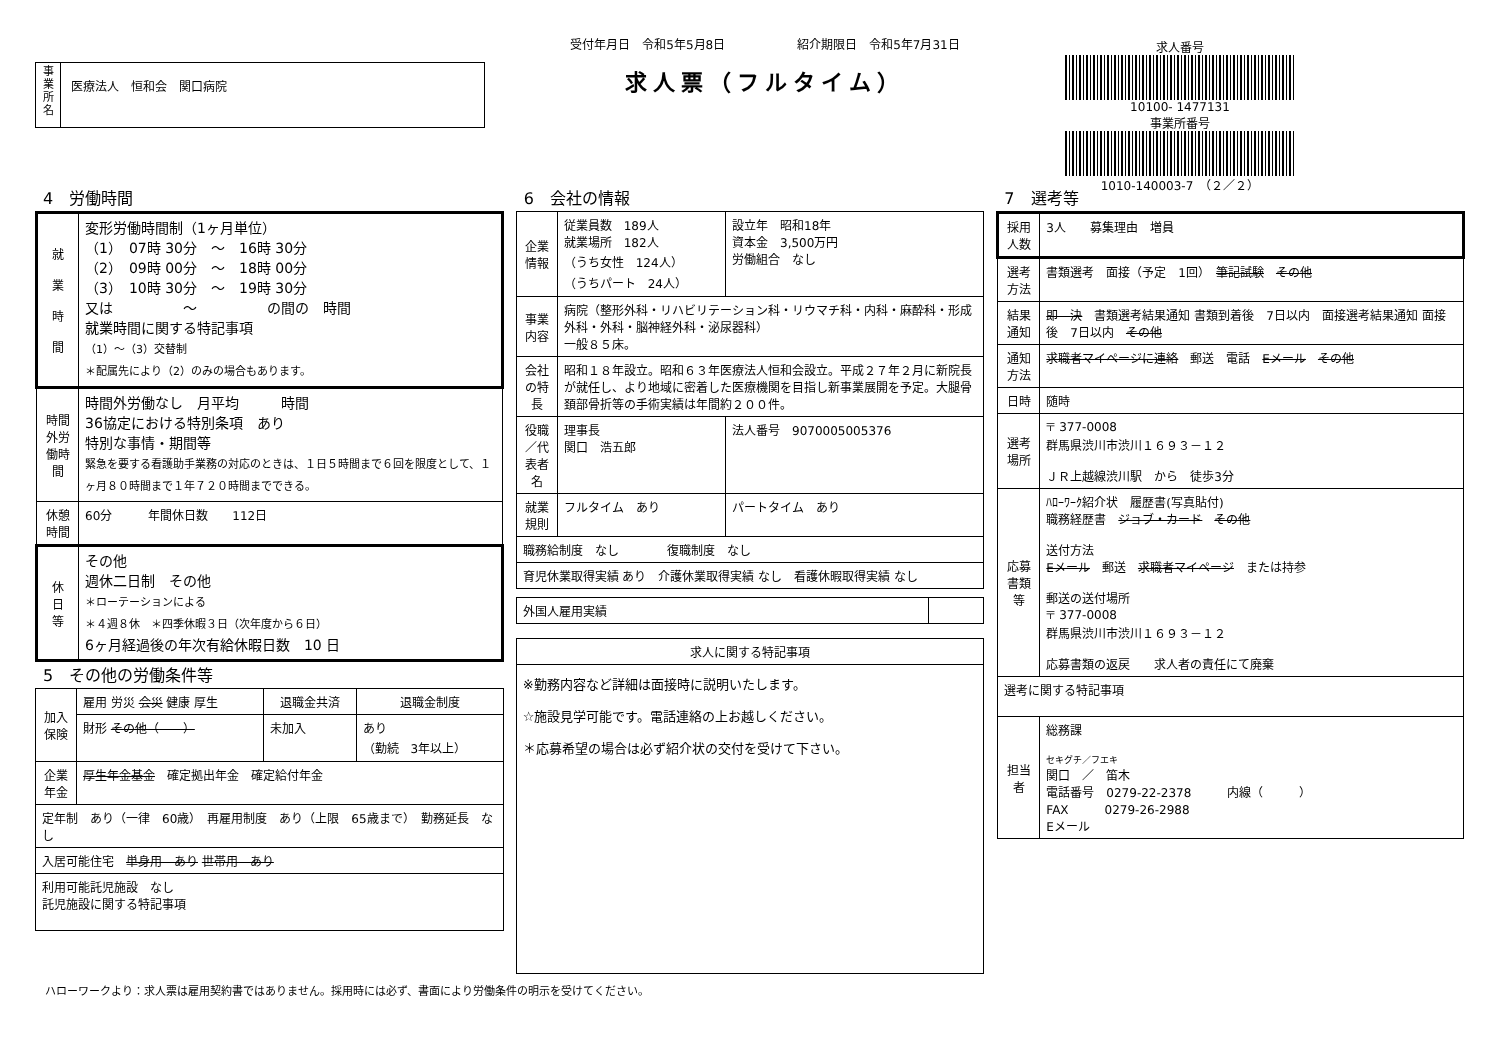事
業
所
名
医療法人　恒和会　関口病院
受付年月日　令和5年5月8日　　　　　　紹介期限日　令和5年7月31日
求人票（フルタイム）
求人番号
10100- 1477131
事業所番号
1010-140003-7　（２／２）
4　労働時間
| 就 業 時 間 | 変形労働時間制（1ヶ月単位） （1） 07時 30分 ～ 16時 30分 （2） 09時 00分 ～ 18時 00分 （3） 10時 30分 ～ 19時 30分 又は ～ の間の 時間 就業時間に関する特記事項 （1）～（3）交替制 ＊配属先により（2）のみの場合もあります。 |
| 時間外労働時間 | 時間外労働なし 月平均 時間 36協定における特別条項 あり 特別な事情・期間等 緊急を要する看護助手業務の対応のときは、１日５時間まで６回を限度として、１ヶ月８０時間まで１年７２０時間までできる。 |
| 休憩時間 | 60分 年間休日数 112日 |
| 休 日 等 | その他 週休二日制 その他 ＊ローテーションによる ＊４週８休 ＊四季休暇３日（次年度から６日） 6ヶ月経過後の年次有給休暇日数 10 日 |
5　その他の労働条件等
| 加入保険 | 雇用 労災 会災 健康 厚生 | 退職金共済 | 退職金制度 |
| | 財形 その他（ ） | 未加入 | あり （勤続 3年以上） |
| 企業年金 | 厚生年金基金 確定拠出年金 確定給付年金 | | |
| 定年制 あり（一律 60歳） 再雇用制度 あり（上限 65歳まで） 勤務延長 なし | | | |
| 入居可能住宅 単身用 あり 世帯用 あり | | | |
| 利用可能託児施設 なし 託児施設に関する特記事項 | | | |
6　会社の情報
| 企業情報 | 従業員数 189人 就業場所 182人 （うち女性 124人） （うちパート 24人） | 設立年 昭和18年 資本金 3,500万円 労働組合 なし |
| 事業内容 | 病院（整形外科・リハビリテーション科・リウマチ科・内科・麻酔科・形成外科・外科・脳神経外科・泌尿器科） 一般８５床。 | |
| 会社の特長 | 昭和１８年設立。昭和６３年医療法人恒和会設立。平成２７年２月に新院長が就任し、より地域に密着した医療機関を目指し新事業展開を予定。大腿骨頚部骨折等の手術実績は年間約２００件。 | |
| 役職／代表者名 | 理事長 関口 浩五郎 | 法人番号 9070005005376 |
| 就業規則 | フルタイム あり | パートタイム あり |
| 職務給制度 なし 復職制度 なし | | |
| 育児休業取得実績 あり 介護休業取得実績 なし 看護休暇取得実績 なし | | |
| 外国人雇用実績 | |
| 求人に関する特記事項 |
| --- |
| ※勤務内容など詳細は面接時に説明いたします。 ☆施設見学可能です。電話連絡の上お越しください。 ＊応募希望の場合は必ず紹介状の交付を受けて下さい。 |
7　選考等
| 採用人数 | 3人 募集理由 増員 |
| 選考方法 | 書類選考 面接（予定 1回） 筆記試験 その他 |
| 結果通知 | 即 決 書類選考結果通知 書類到着後 7日以内 面接選考結果通知 面接後 7日以内 その他 |
| 通知方法 | 求職者マイページに連絡 郵送 電話 Eメール その他 |
| 日時 | 随時 |
| 選考場所 | 〒 377-0008 群馬県渋川市渋川１６９３－１２ ＪＲ上越線渋川駅 から 徒歩3分 |
| 応募書類等 | ﾊﾛｰﾜｰｸ紹介状 履歴書(写真貼付) 職務経歴書 ジョブ・カード その他 送付方法 Eメール 郵送 求職者マイページ または持参 郵送の送付場所 〒 377-0008 群馬県渋川市渋川１６９３－１２ 応募書類の返戻 求人者の責任にて廃棄 |
| 選考に関する特記事項 | |
| 担当者 | 総務課 セキグチ／フエキ 関口 ／ 笛木 電話番号 0279-22-2378 内線（ ） FAX 0279-26-2988 Eメール |
ハローワークより：求人票は雇用契約書ではありません。採用時には必ず、書面により労働条件の明示を受けてください。